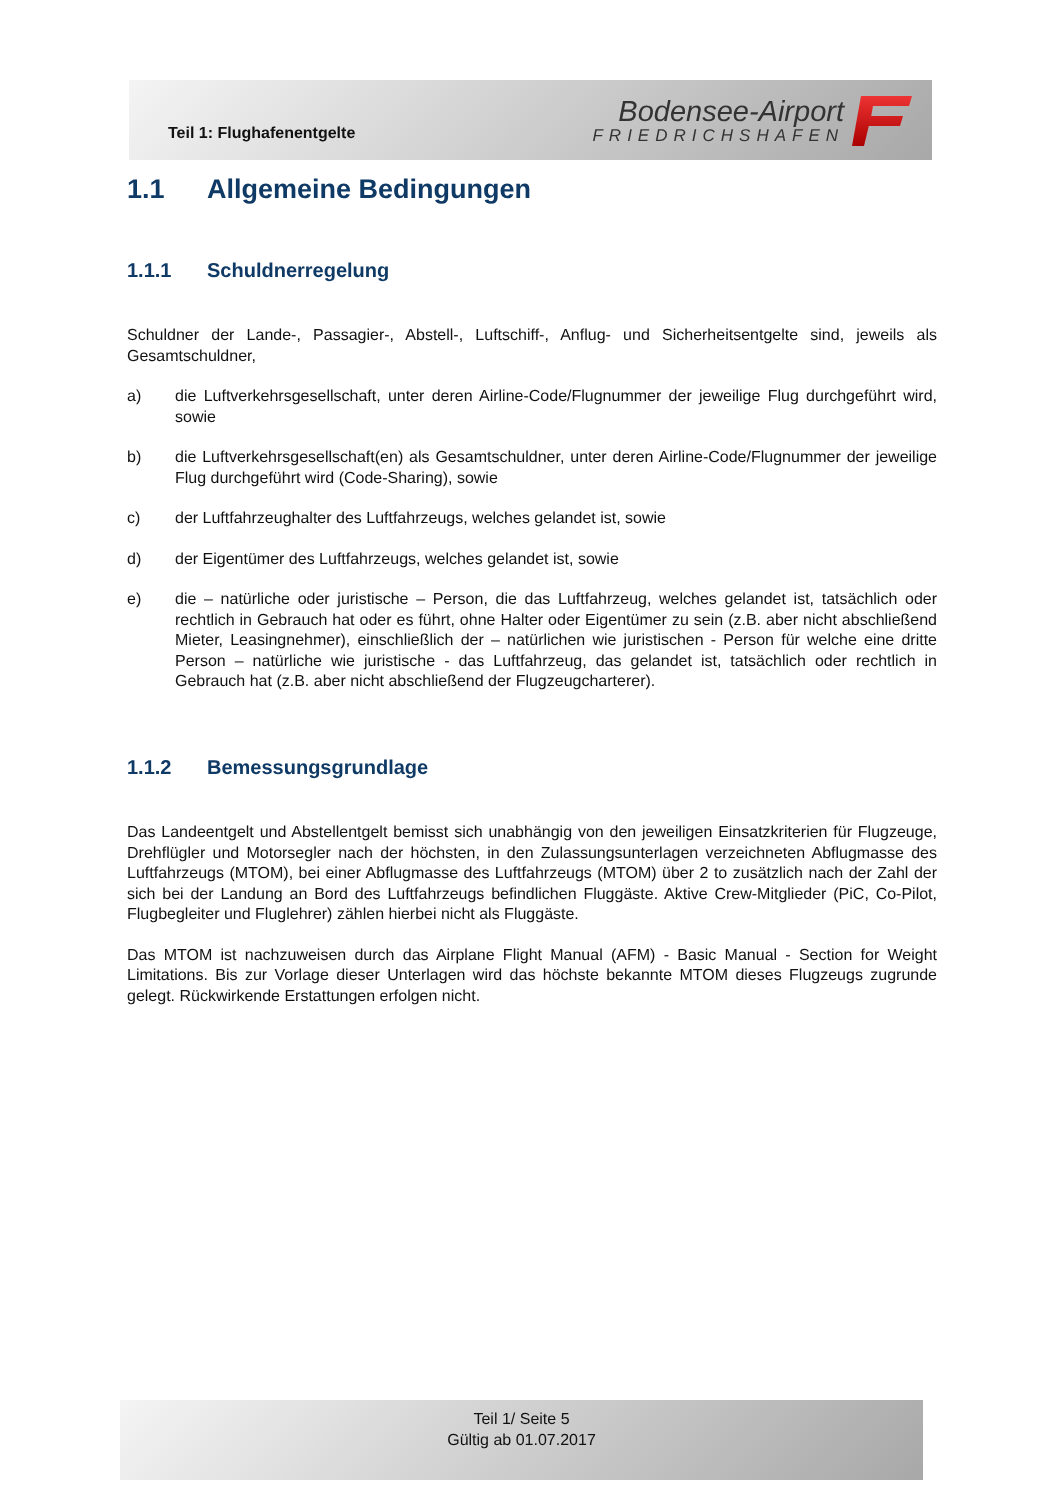Teil 1: Flughafenentgelte
Bodensee-Airport
FRIEDRICHSHAFEN
1.1 Allgemeine Bedingungen
1.1.1 Schuldnerregelung
Schuldner der Lande-, Passagier-, Abstell-, Luftschiff-, Anflug- und Sicherheitsentgelte sind, jeweils als Gesamtschuldner,
a) die Luftverkehrsgesellschaft, unter deren Airline-Code/Flugnummer der jeweilige Flug durchgeführt wird, sowie
b) die Luftverkehrsgesellschaft(en) als Gesamtschuldner, unter deren Airline-Code/Flugnummer der jeweilige Flug durchgeführt wird (Code-Sharing), sowie
c) der Luftfahrzeughalter des Luftfahrzeugs, welches gelandet ist, sowie
d) der Eigentümer des Luftfahrzeugs, welches gelandet ist, sowie
e) die – natürliche oder juristische – Person, die das Luftfahrzeug, welches gelandet ist, tatsächlich oder rechtlich in Gebrauch hat oder es führt, ohne Halter oder Eigentümer zu sein (z.B. aber nicht abschließend Mieter, Leasingnehmer), einschließlich der – natürlichen wie juristischen - Person für welche eine dritte Person – natürliche wie juristische - das Luftfahrzeug, das gelandet ist, tatsächlich oder rechtlich in Gebrauch hat (z.B. aber nicht abschließend der Flugzeugcharterer).
1.1.2 Bemessungsgrundlage
Das Landeentgelt und Abstellentgelt bemisst sich unabhängig von den jeweiligen Einsatzkriterien für Flugzeuge, Drehflügler und Motorsegler nach der höchsten, in den Zulassungsunterlagen verzeichneten Abflugmasse des Luftfahrzeugs (MTOM), bei einer Abflugmasse des Luftfahrzeugs (MTOM) über 2 to zusätzlich nach der Zahl der sich bei der Landung an Bord des Luftfahrzeugs befindlichen Fluggäste. Aktive Crew-Mitglieder (PiC, Co-Pilot, Flugbegleiter und Fluglehrer) zählen hierbei nicht als Fluggäste.
Das MTOM ist nachzuweisen durch das Airplane Flight Manual (AFM) - Basic Manual - Section for Weight Limitations. Bis zur Vorlage dieser Unterlagen wird das höchste bekannte MTOM dieses Flugzeugs zugrunde gelegt. Rückwirkende Erstattungen erfolgen nicht.
Teil 1/ Seite 5
Gültig ab 01.07.2017